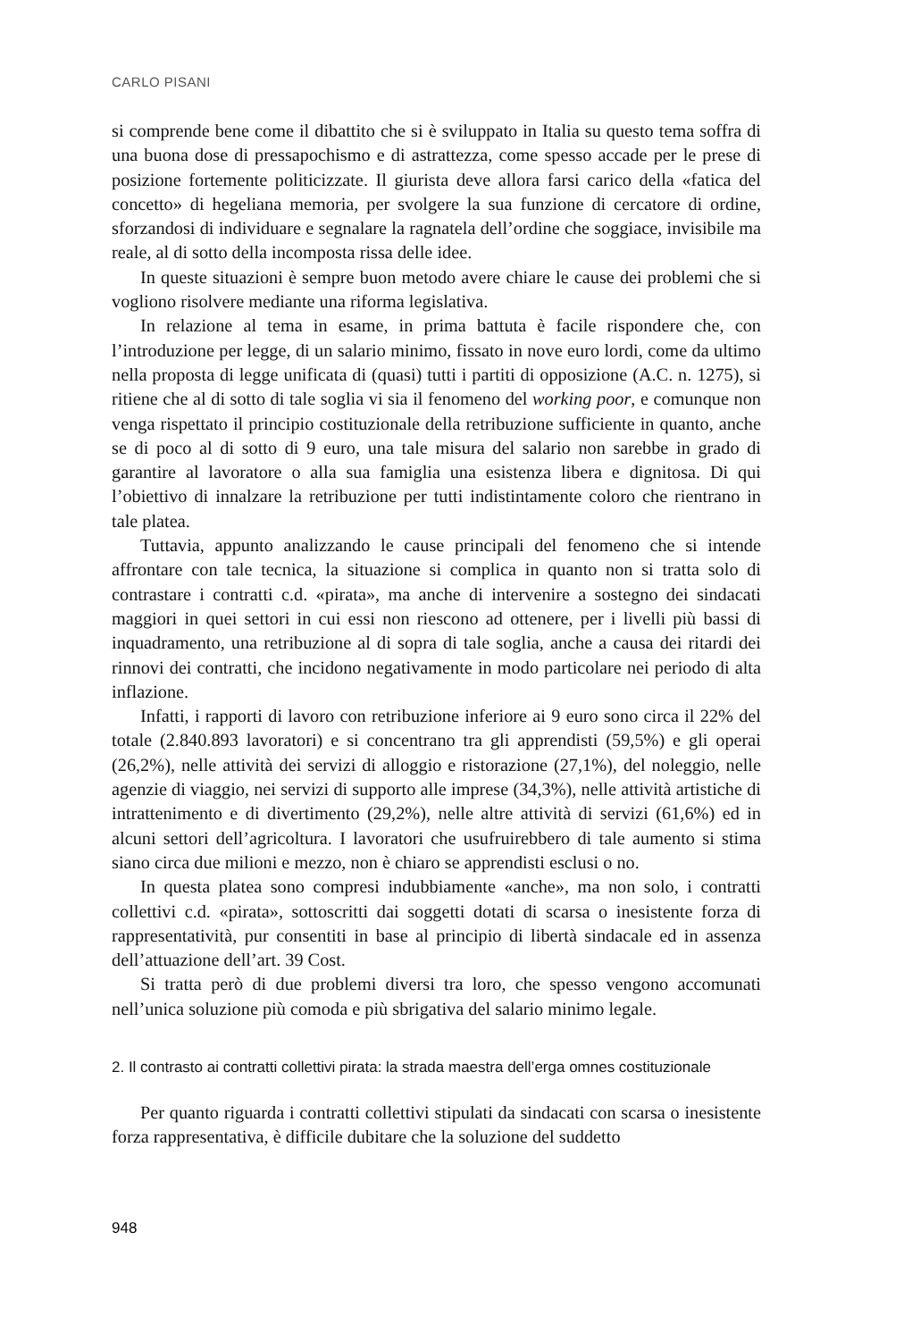CARLO PISANI
si comprende bene come il dibattito che si è sviluppato in Italia su questo tema soffra di una buona dose di pressapochismo e di astrattezza, come spesso accade per le prese di posizione fortemente politicizzate. Il giurista deve allora farsi carico della «fatica del concetto» di hegeliana memoria, per svolgere la sua funzione di cercatore di ordine, sforzandosi di individuare e segnalare la ragnatela dell’ordine che soggiace, invisibile ma reale, al di sotto della incomposta rissa delle idee.
In queste situazioni è sempre buon metodo avere chiare le cause dei problemi che si vogliono risolvere mediante una riforma legislativa.
In relazione al tema in esame, in prima battuta è facile rispondere che, con l’introduzione per legge, di un salario minimo, fissato in nove euro lordi, come da ultimo nella proposta di legge unificata di (quasi) tutti i partiti di opposizione (A.C. n. 1275), si ritiene che al di sotto di tale soglia vi sia il fenomeno del working poor, e comunque non venga rispettato il principio costituzionale della retribuzione sufficiente in quanto, anche se di poco al di sotto di 9 euro, una tale misura del salario non sarebbe in grado di garantire al lavoratore o alla sua famiglia una esistenza libera e dignitosa. Di qui l’obiettivo di innalzare la retribuzione per tutti indistintamente coloro che rientrano in tale platea.
Tuttavia, appunto analizzando le cause principali del fenomeno che si intende affrontare con tale tecnica, la situazione si complica in quanto non si tratta solo di contrastare i contratti c.d. «pirata», ma anche di intervenire a sostegno dei sindacati maggiori in quei settori in cui essi non riescono ad ottenere, per i livelli più bassi di inquadramento, una retribuzione al di sopra di tale soglia, anche a causa dei ritardi dei rinnovi dei contratti, che incidono negativamente in modo particolare nei periodo di alta inflazione.
Infatti, i rapporti di lavoro con retribuzione inferiore ai 9 euro sono circa il 22% del totale (2.840.893 lavoratori) e si concentrano tra gli apprendisti (59,5%) e gli operai (26,2%), nelle attività dei servizi di alloggio e ristorazione (27,1%), del noleggio, nelle agenzie di viaggio, nei servizi di supporto alle imprese (34,3%), nelle attività artistiche di intrattenimento e di divertimento (29,2%), nelle altre attività di servizi (61,6%) ed in alcuni settori dell’agricoltura. I lavoratori che usufruirebbero di tale aumento si stima siano circa due milioni e mezzo, non è chiaro se apprendisti esclusi o no.
In questa platea sono compresi indubbiamente «anche», ma non solo, i contratti collettivi c.d. «pirata», sottoscritti dai soggetti dotati di scarsa o inesistente forza di rappresentatività, pur consentiti in base al principio di libertà sindacale ed in assenza dell’attuazione dell’art. 39 Cost.
Si tratta però di due problemi diversi tra loro, che spesso vengono accomunati nell’unica soluzione più comoda e più sbrigativa del salario minimo legale.
2. Il contrasto ai contratti collettivi pirata: la strada maestra dell’erga omnes costituzionale
Per quanto riguarda i contratti collettivi stipulati da sindacati con scarsa o inesistente forza rappresentativa, è difficile dubitare che la soluzione del suddetto
948